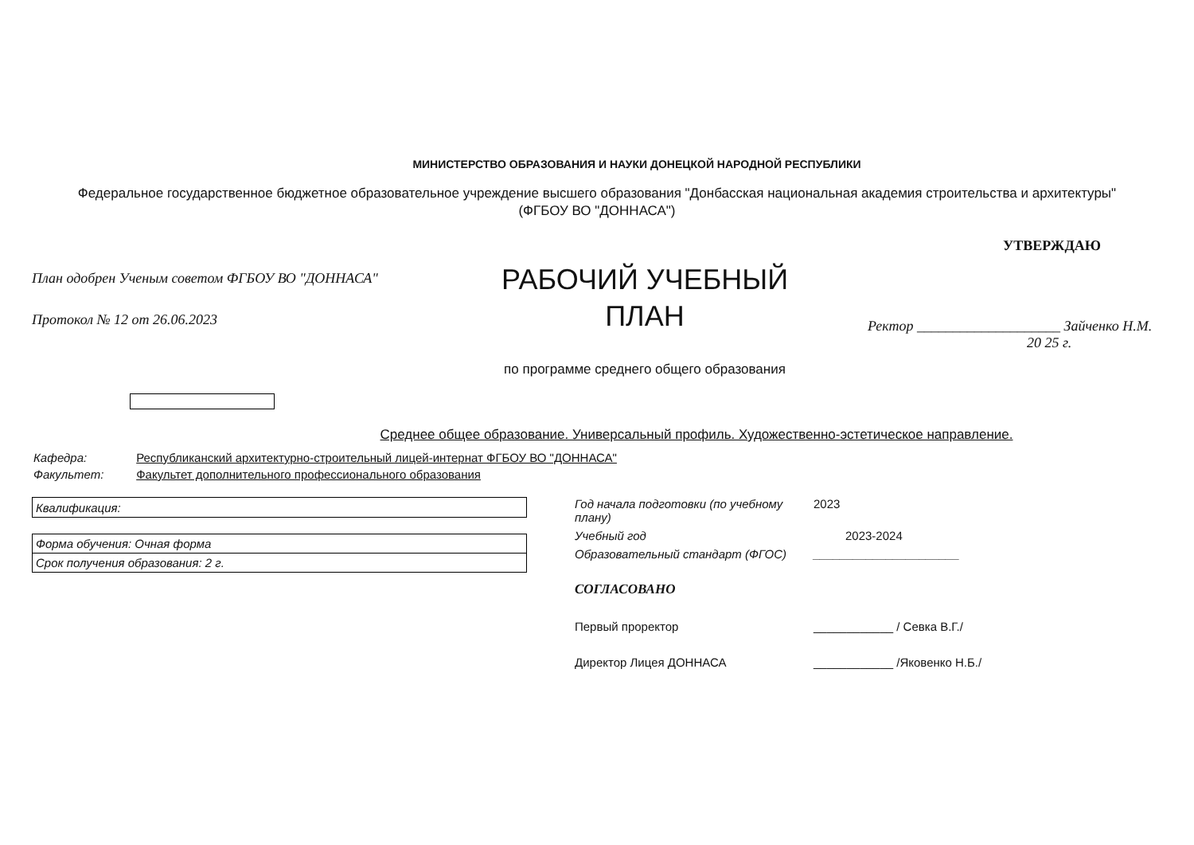МИНИСТЕРСТВО ОБРАЗОВАНИЯ И НАУКИ ДОНЕЦКОЙ НАРОДНОЙ РЕСПУБЛИКИ
Федеральное государственное бюджетное образовательное учреждение высшего образования "Донбасская национальная академия строительства и архитектуры"
(ФГБОУ ВО "ДОННАСА")
План одобрен Ученым советом ФГБОУ ВО "ДОННАСА"
Протокол № 12 от 26.06.2023
РАБОЧИЙ УЧЕБНЫЙ
ПЛАН
по программе среднего общего образования
УТВЕРЖДАЮ
Ректор ____________________ Зайченко Н.М.
20 25 г.
Среднее общее образование. Универсальный профиль. Художественно-эстетическое направление.
Кафедра: Республиканский архитектурно-строительный лицей-интернат ФГБОУ ВО "ДОННАСА"
Факультет: Факультет дополнительного профессионального образования
| Квалификация: |
| Форма обучения: Очная форма |
| Срок получения образования: 2 г. |
Год начала подготовки (по учебному плану) 2023
Учебный год 2023-2024
Образовательный стандарт (ФГОС) ______________________
СОГЛАСОВАНО
Первый проректор ____________ / Севка В.Г./
Директор Лицея ДОННАСА ____________ /Яковенко Н.Б./